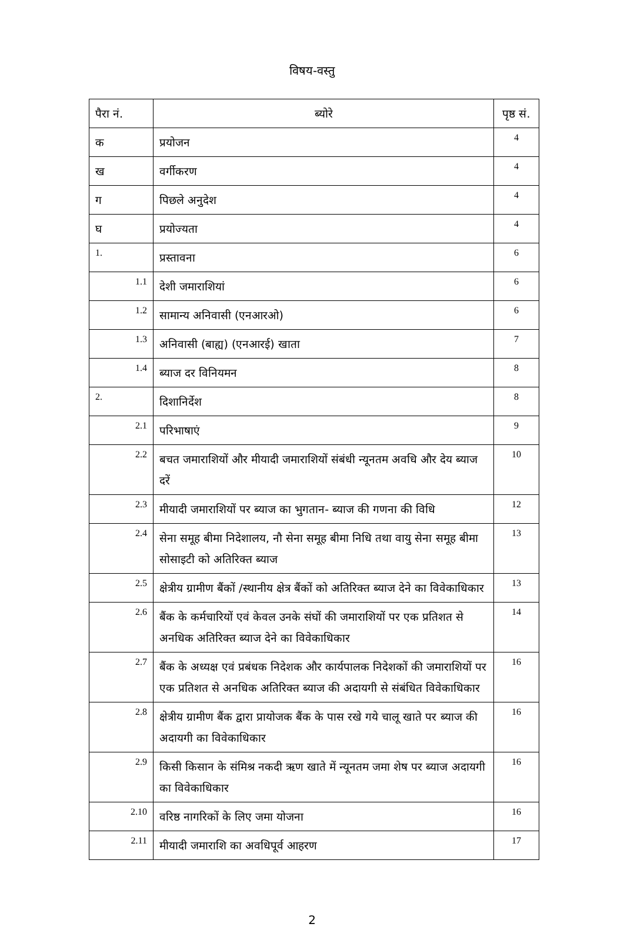विषय-वस्तु
| पैरा नं. | ब्योरे | पृष्ठ सं. |
| --- | --- | --- |
| क | प्रयोजन | 4 |
| ख | वर्गीकरण | 4 |
| ग | पिछले अनुदेश | 4 |
| घ | प्रयोज्यता | 4 |
| 1. | प्रस्तावना | 6 |
| 1.1 | देशी जमाराशियां | 6 |
| 1.2 | सामान्य अनिवासी (एनआरओ) | 6 |
| 1.3 | अनिवासी (बाह्य) (एनआरई) खाता | 7 |
| 1.4 | ब्याज दर विनियमन | 8 |
| 2. | दिशानिर्देश | 8 |
| 2.1 | परिभाषाएं | 9 |
| 2.2 | बचत जमाराशियों और मीयादी जमाराशियों संबंधी न्यूनतम अवधि और देय ब्याज दरें | 10 |
| 2.3 | मीयादी जमाराशियों पर ब्याज का भुगतान- ब्याज की गणना की विधि | 12 |
| 2.4 | सेना समूह बीमा निदेशालय, नौ सेना समूह बीमा निधि तथा वायु सेना समूह बीमा सोसाइटी को अतिरिक्त ब्याज | 13 |
| 2.5 | क्षेत्रीय ग्रामीण बैंकों /स्थानीय क्षेत्र बैंकों को अतिरिक्त ब्याज देने का विवेकाधिकार | 13 |
| 2.6 | बैंक के कर्मचारियों एवं केवल उनके संघों की जमाराशियों पर एक प्रतिशत से अनधिक अतिरिक्त ब्याज देने का विवेकाधिकार | 14 |
| 2.7 | बैंक के अध्यक्ष एवं प्रबंधक निदेशक और कार्यपालक निदेशकों की जमाराशियों पर एक प्रतिशत से अनधिक अतिरिक्त ब्याज की अदायगी से संबंधित विवेकाधिकार | 16 |
| 2.8 | क्षेत्रीय ग्रामीण बैंक द्वारा प्रायोजक बैंक के पास रखे गये चालू खाते पर ब्याज की अदायगी का विवेकाधिकार | 16 |
| 2.9 | किसी किसान के संमिश्र नकदी ऋण खाते में न्यूनतम जमा शेष पर ब्याज अदायगी का विवेकाधिकार | 16 |
| 2.10 | वरिष्ठ नागरिकों के लिए जमा योजना | 16 |
| 2.11 | मीयादी जमाराशि का अवधिपूर्व आहरण | 17 |
2